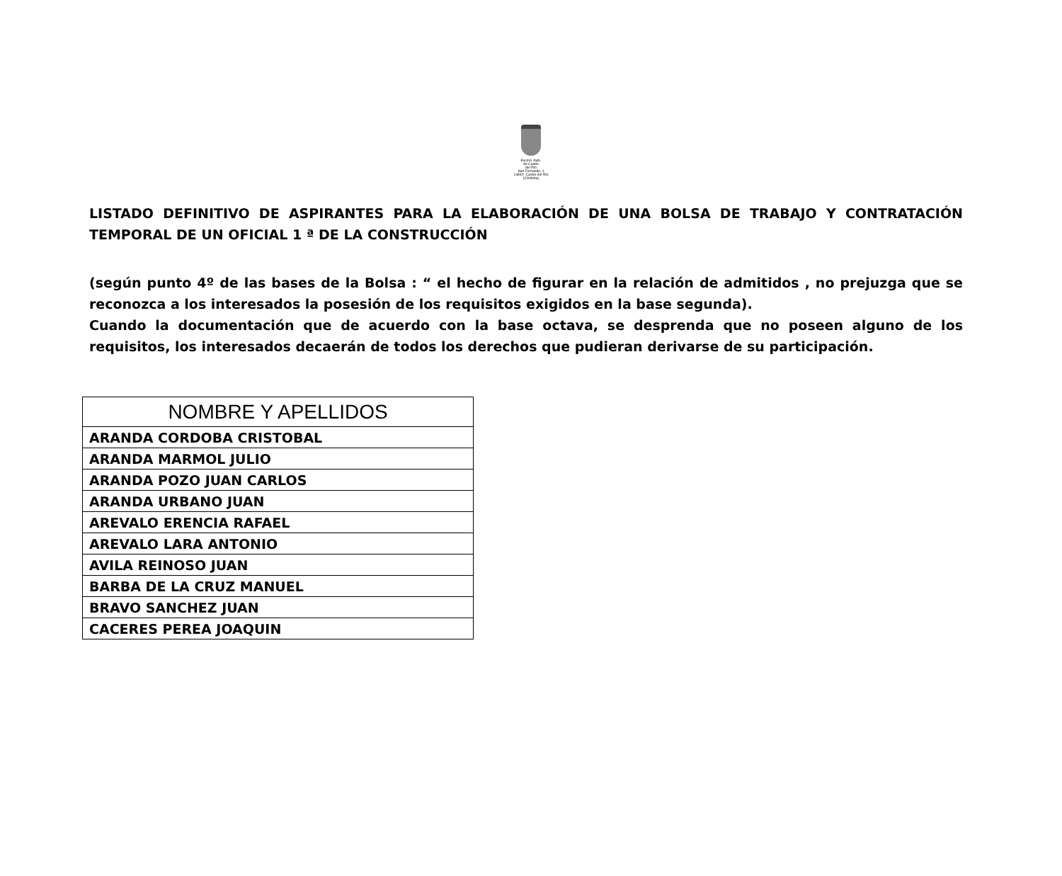Excmo. Ayto.
de Castro
del Río
San Fernando, 1
14840- Castro del Río (Córdoba)
LISTADO DEFINITIVO DE ASPIRANTES PARA LA ELABORACIÓN DE UNA BOLSA DE TRABAJO Y CONTRATACIÓN TEMPORAL DE UN OFICIAL 1 ª DE LA CONSTRUCCIÓN
(según punto 4º de las bases de la Bolsa : “ el hecho de figurar en la relación de admitidos , no prejuzga que se reconozca a los interesados la posesión de los requisitos exigidos en la base segunda).
Cuando la documentación que de acuerdo con la base octava, se desprenda que no poseen alguno de los requisitos, los interesados decaerán de todos los derechos que pudieran derivarse de su participación.
| NOMBRE Y APELLIDOS |
| --- |
| ARANDA CORDOBA CRISTOBAL |
| ARANDA MARMOL JULIO |
| ARANDA POZO JUAN CARLOS |
| ARANDA URBANO JUAN |
| AREVALO ERENCIA RAFAEL |
| AREVALO LARA ANTONIO |
| AVILA REINOSO JUAN |
| BARBA DE LA CRUZ MANUEL |
| BRAVO SANCHEZ JUAN |
| CACERES PEREA JOAQUIN |